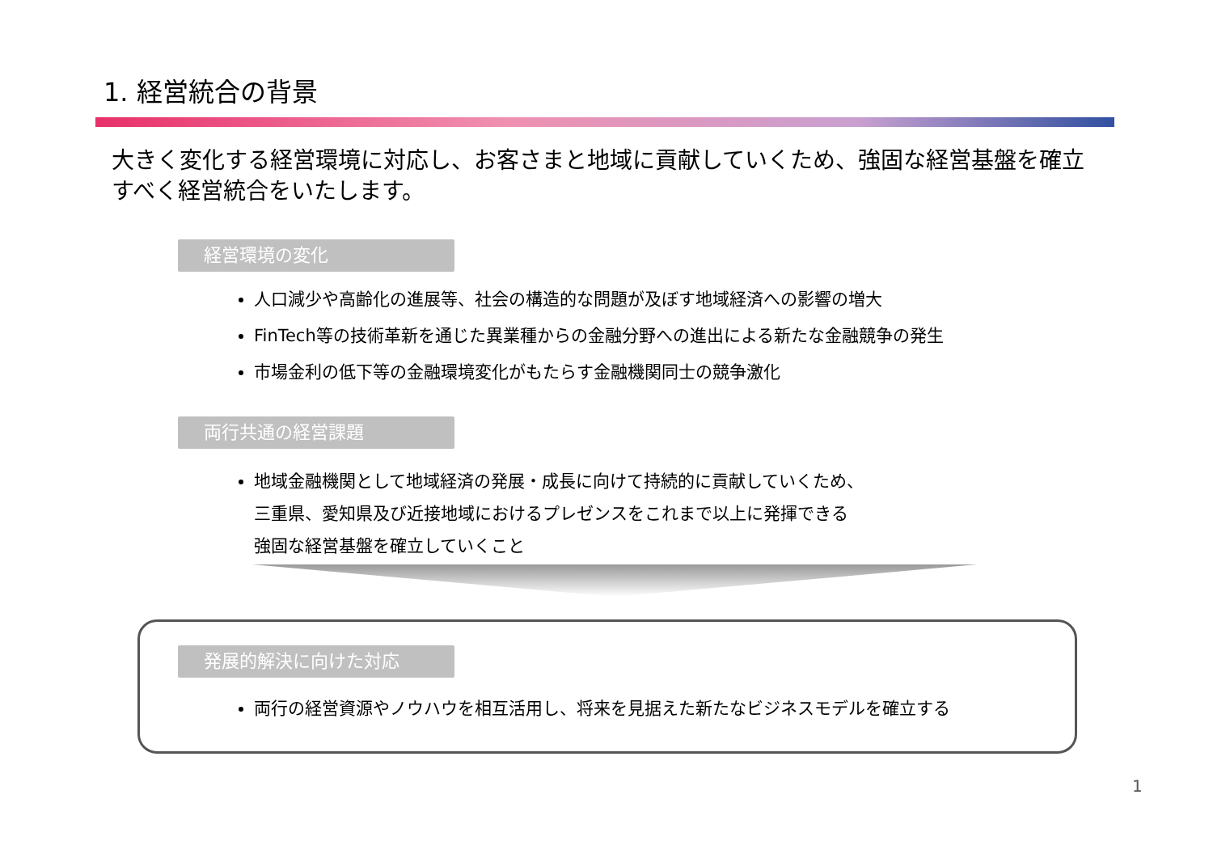1. 経営統合の背景
大きく変化する経営環境に対応し、お客さまと地域に貢献していくため、強固な経営基盤を確立すべく経営統合をいたします。
経営環境の変化
人口減少や高齢化の進展等、社会の構造的な問題が及ぼす地域経済への影響の増大
FinTech等の技術革新を通じた異業種からの金融分野への進出による新たな金融競争の発生
市場金利の低下等の金融環境変化がもたらす金融機関同士の競争激化
両行共通の経営課題
地域金融機関として地域経済の発展・成長に向けて持続的に貢献していくため、
三重県、愛知県及び近接地域におけるプレゼンスをこれまで以上に発揮できる
強固な経営基盤を確立していくこと
発展的解決に向けた対応
両行の経営資源やノウハウを相互活用し、将来を見据えた新たなビジネスモデルを確立する
1